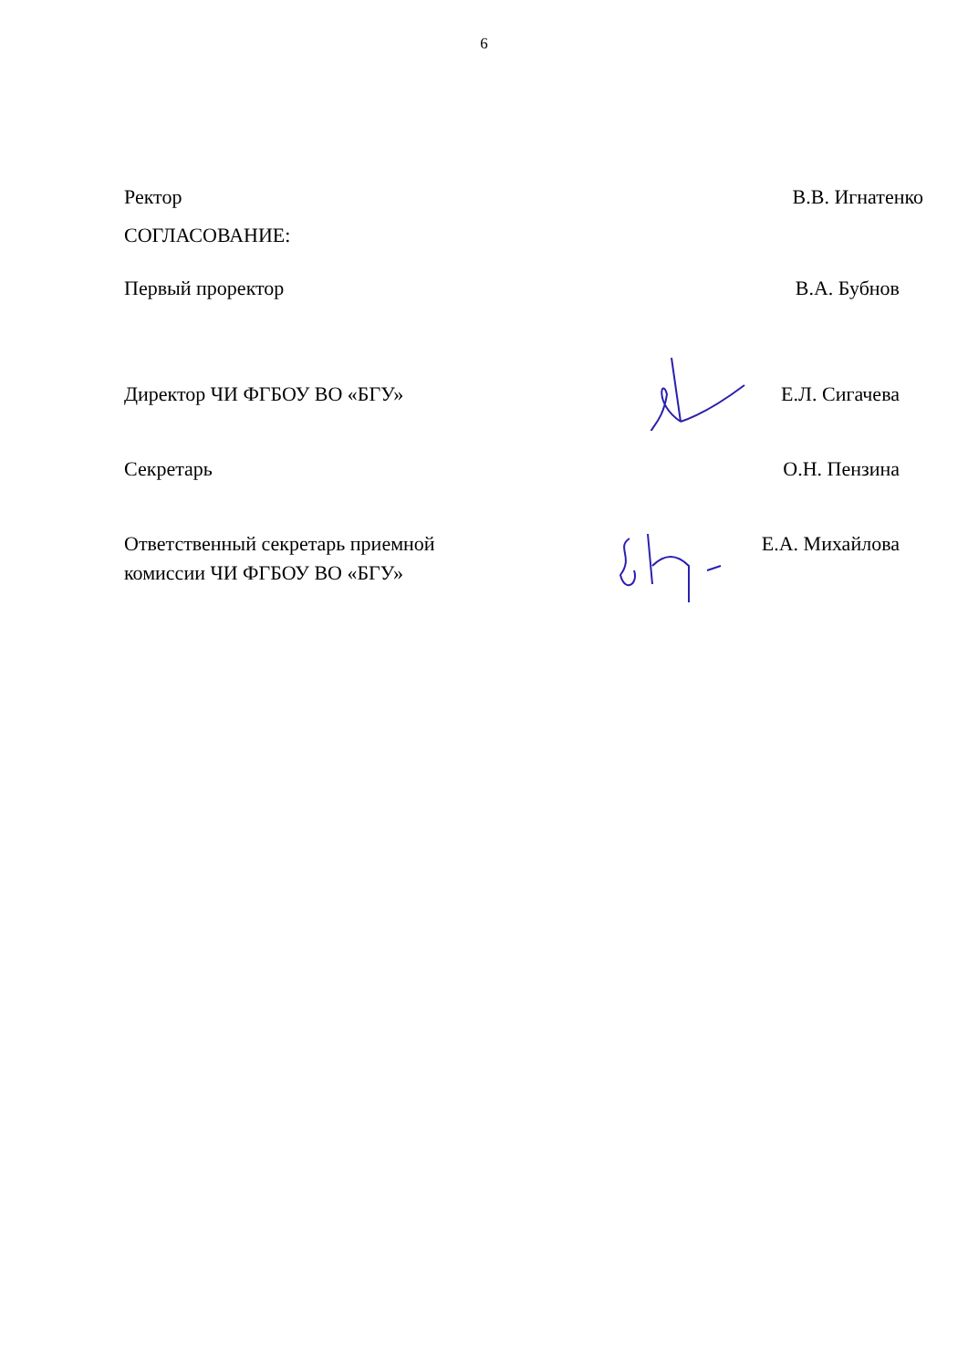6
Ректор В.В. Игнатенко
СОГЛАСОВАНИЕ:
Первый проректор В.А. Бубнов
Директор ЧИ ФГБОУ ВО «БГУ» Е.Л. Сигачева
Секретарь О.Н. Пензина
Ответственный секретарь приемной
комиссии ЧИ ФГБОУ ВО «БГУ» Е.А. Михайлова